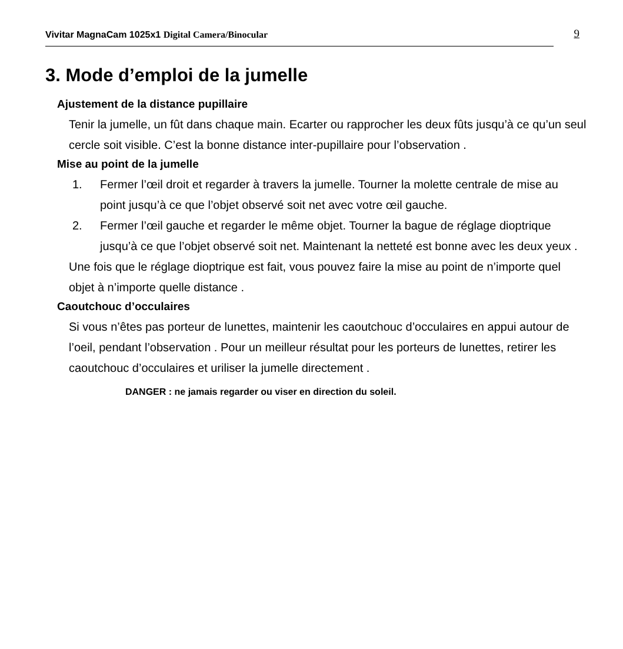Vivitar MagnaCam 1025x1 Digital Camera/Binocular
9
3. Mode d’emploi de la jumelle
Ajustement de la distance pupillaire
Tenir la jumelle, un fût dans chaque main. Ecarter ou rapprocher les deux fûts jusqu’à ce qu’un seul cercle soit visible. C’est la bonne distance inter-pupillaire pour l’observation .
Mise au point de la jumelle
1. Fermer l’œil droit et regarder à travers la jumelle. Tourner la molette centrale de mise au point jusqu’à ce que l’objet observé soit net avec votre œil gauche.
2. Fermer l’œil gauche et regarder le même objet. Tourner la bague de réglage dioptrique jusqu’à ce que l’objet observé soit net. Maintenant la netteté est bonne avec les deux yeux .
Une fois que le réglage dioptrique est fait, vous pouvez faire la mise au point de n’importe quel objet à n’importe quelle distance .
Caoutchouc d’occulaires
Si vous n’êtes pas porteur de lunettes, maintenir les caoutchouc d’occulaires en appui autour de l’oeil, pendant l’observation . Pour un meilleur résultat pour les porteurs de lunettes, retirer les caoutchouc d’occulaires et uriliser la jumelle directement .
DANGER : ne jamais regarder ou viser en direction du soleil.